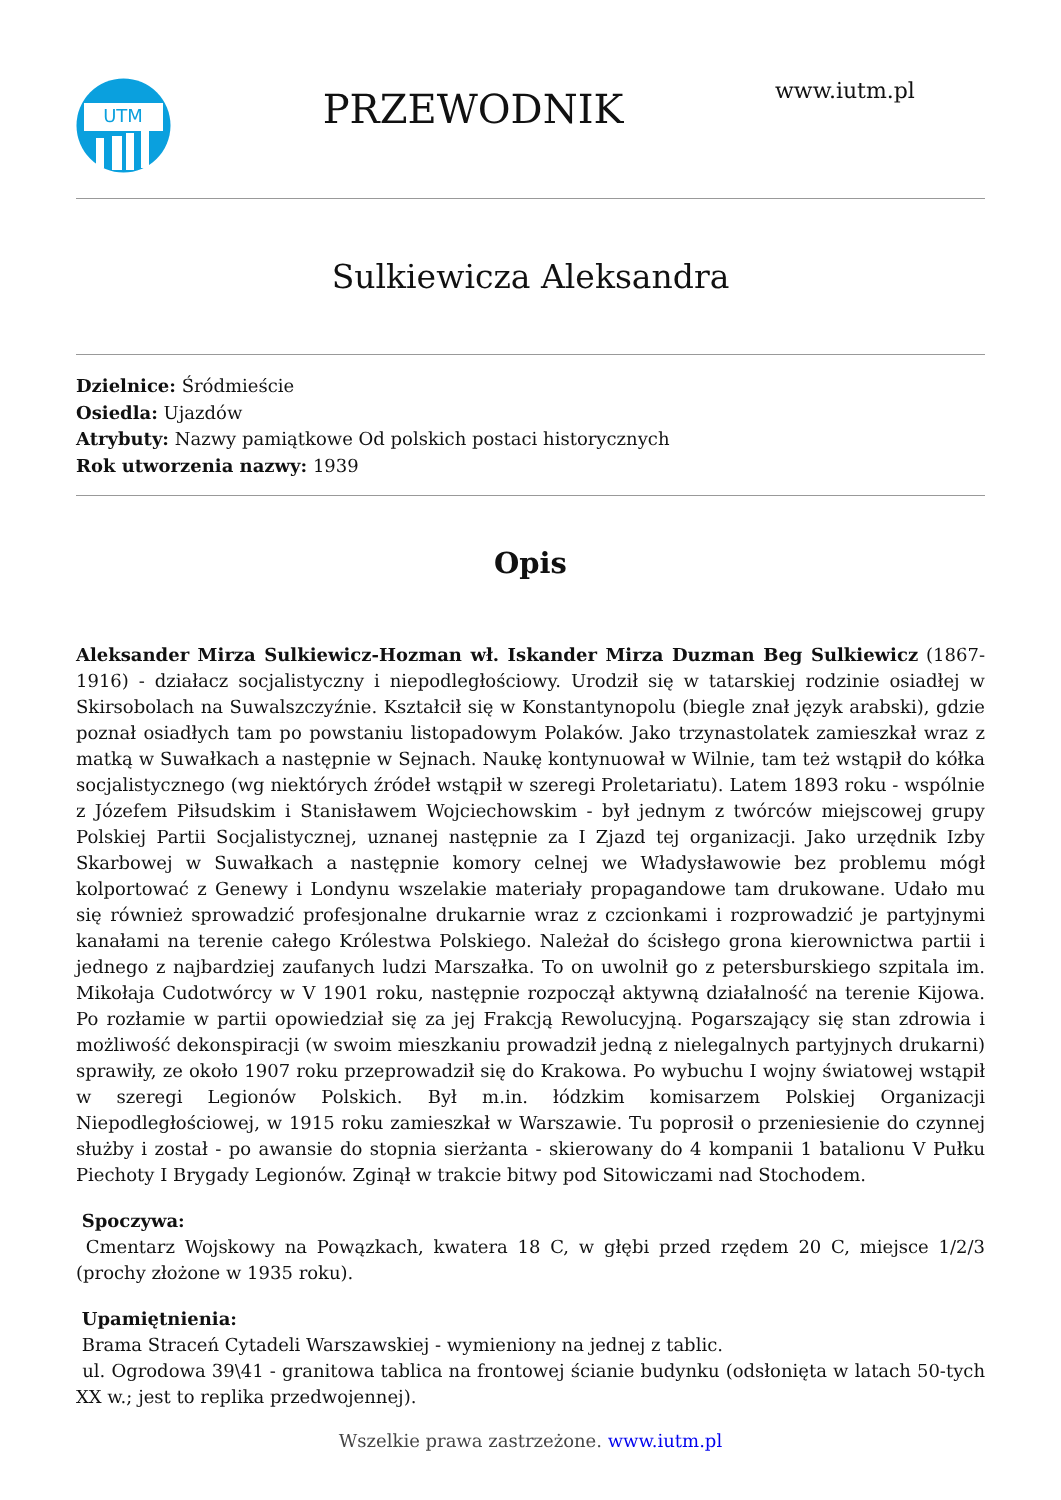UTM
PRZEWODNIK
www.iutm.pl
Sulkiewicza Aleksandra
Dzielnice: Śródmieście
Osiedla: Ujazdów
Atrybuty: Nazwy pamiątkowe Od polskich postaci historycznych
Rok utworzenia nazwy: 1939
Opis
Aleksander Mirza Sulkiewicz-Hozman wł. Iskander Mirza Duzman Beg Sulkiewicz (1867-1916) - działacz socjalistyczny i niepodległościowy. Urodził się w tatarskiej rodzinie osiadłej w Skirsobolach na Suwalszczyźnie. Kształcił się w Konstantynopolu (biegle znał język arabski), gdzie poznał osiadłych tam po powstaniu listopadowym Polaków. Jako trzynastolatek zamieszkał wraz z matką w Suwałkach a następnie w Sejnach. Naukę kontynuował w Wilnie, tam też wstąpił do kółka socjalistycznego (wg niektórych źródeł wstąpił w szeregi Proletariatu). Latem 1893 roku - wspólnie z Józefem Piłsudskim i Stanisławem Wojciechowskim - był jednym z twórców miejscowej grupy Polskiej Partii Socjalistycznej, uznanej następnie za I Zjazd tej organizacji. Jako urzędnik Izby Skarbowej w Suwałkach a następnie komory celnej we Władysławowie bez problemu mógł kolportować z Genewy i Londynu wszelakie materiały propagandowe tam drukowane. Udało mu się również sprowadzić profesjonalne drukarnie wraz z czcionkami i rozprowadzić je partyjnymi kanałami na terenie całego Królestwa Polskiego. Należał do ścisłego grona kierownictwa partii i jednego z najbardziej zaufanych ludzi Marszałka. To on uwolnił go z petersburskiego szpitala im. Mikołaja Cudotwórcy w V 1901 roku, następnie rozpoczął aktywną działalność na terenie Kijowa. Po rozłamie w partii opowiedział się za jej Frakcją Rewolucyjną. Pogarszający się stan zdrowia i możliwość dekonspiracji (w swoim mieszkaniu prowadził jedną z nielegalnych partyjnych drukarni) sprawiły, ze około 1907 roku przeprowadził się do Krakowa. Po wybuchu I wojny światowej wstąpił w szeregi Legionów Polskich. Był m.in. łódzkim komisarzem Polskiej Organizacji Niepodległościowej, w 1915 roku zamieszkał w Warszawie. Tu poprosił o przeniesienie do czynnej służby i został - po awansie do stopnia sierżanta - skierowany do 4 kompanii 1 batalionu V Pułku Piechoty I Brygady Legionów. Zginął w trakcie bitwy pod Sitowiczami nad Stochodem.
Spoczywa:
Cmentarz Wojskowy na Powązkach, kwatera 18 C, w głębi przed rzędem 20 C, miejsce 1/2/3 (prochy złożone w 1935 roku).
Upamiętnienia:
Brama Straceń Cytadeli Warszawskiej - wymieniony na jednej z tablic.
ul. Ogrodowa 39\41 - granitowa tablica na frontowej ścianie budynku (odsłonięta w latach 50-tych XX w.; jest to replika przedwojennej).
Wszelkie prawa zastrzeżone. www.iutm.pl